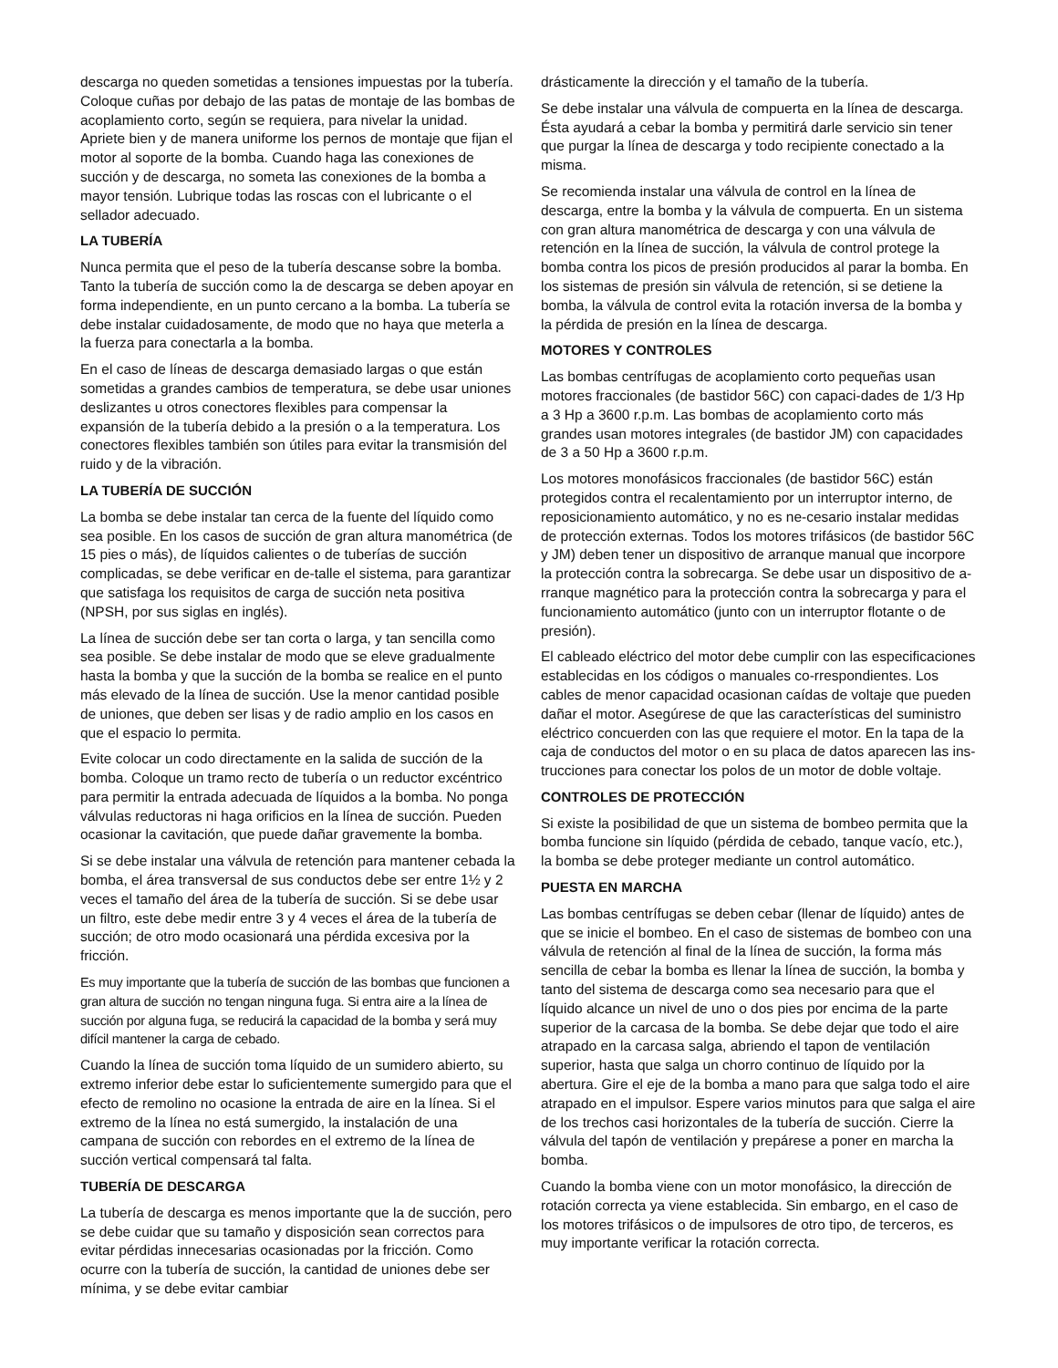descarga no queden sometidas a tensiones impuestas por la tubería. Coloque cuñas por debajo de las patas de montaje de las bombas de acoplamiento corto, según se requiera, para nivelar la unidad. Apriete bien y de manera uniforme los pernos de montaje que fijan el motor al soporte de la bomba. Cuando haga las conexiones de succión y de descarga, no someta las conexiones de la bomba a mayor tensión. Lubrique todas las roscas con el lubricante o el sellador adecuado.
LA TUBERÍA
Nunca permita que el peso de la tubería descanse sobre la bomba. Tanto la tubería de succión como la de descarga se deben apoyar en forma independiente, en un punto cercano a la bomba. La tubería se debe instalar cuidadosamente, de modo que no haya que meterla a la fuerza para conectarla a la bomba.
En el caso de líneas de descarga demasiado largas o que están sometidas a grandes cambios de temperatura, se debe usar uniones deslizantes u otros conectores flexibles para compensar la expansión de la tubería debido a la presión o a la temperatura. Los conectores flexibles también son útiles para evitar la transmisión del ruido y de la vibración.
LA TUBERÍA DE SUCCIÓN
La bomba se debe instalar tan cerca de la fuente del líquido como sea posible. En los casos de succión de gran altura manométrica (de 15 pies o más), de líquidos calientes o de tuberías de succión complicadas, se debe verificar en de-talle el sistema, para garantizar que satisfaga los requisitos de carga de succión neta positiva (NPSH, por sus siglas en inglés).
La línea de succión debe ser tan corta o larga, y tan sencilla como sea posible. Se debe instalar de modo que se eleve gradualmente hasta la bomba y que la succión de la bomba se realice en el punto más elevado de la línea de succión. Use la menor cantidad posible de uniones, que deben ser lisas y de radio amplio en los casos en que el espacio lo permita.
Evite colocar un codo directamente en la salida de succión de la bomba. Coloque un tramo recto de tubería o un reductor excéntrico para permitir la entrada adecuada de líquidos a la bomba. No ponga válvulas reductoras ni haga orificios en la línea de succión. Pueden ocasionar la cavitación, que puede dañar gravemente la bomba.
Si se debe instalar una válvula de retención para mantener cebada la bomba, el área transversal de sus conductos debe ser entre 1½ y 2 veces el tamaño del área de la tubería de succión. Si se debe usar un filtro, este debe medir entre 3 y 4 veces el área de la tubería de succión; de otro modo ocasionará una pérdida excesiva por la fricción.
Es muy importante que la tubería de succión de las bombas que funcionen a gran altura de succión no tengan ninguna fuga. Si entra aire a la línea de succión por alguna fuga, se reducirá la capacidad de la bomba y será muy difícil mantener la carga de cebado.
Cuando la línea de succión toma líquido de un sumidero abierto, su extremo inferior debe estar lo suficientemente sumergido para que el efecto de remolino no ocasione la entrada de aire en la línea. Si el extremo de la línea no está sumergido, la instalación de una campana de succión con rebordes en el extremo de la línea de succión vertical compensará tal falta.
TUBERÍA DE DESCARGA
La tubería de descarga es menos importante que la de succión, pero se debe cuidar que su tamaño y disposición sean correctos para evitar pérdidas innecesarias ocasionadas por la fricción. Como ocurre con la tubería de succión, la cantidad de uniones debe ser mínima, y se debe evitar cambiar
drásticamente la dirección y el tamaño de la tubería.
Se debe instalar una válvula de compuerta en la línea de descarga. Ésta ayudará a cebar la bomba y permitirá darle servicio sin tener que purgar la línea de descarga y todo recipiente conectado a la misma.
Se recomienda instalar una válvula de control en la línea de descarga, entre la bomba y la válvula de compuerta. En un sistema con gran altura manométrica de descarga y con una válvula de retención en la línea de succión, la válvula de control protege la bomba contra los picos de presión producidos al parar la bomba. En los sistemas de presión sin válvula de retención, si se detiene la bomba, la válvula de control evita la rotación inversa de la bomba y la pérdida de presión en la línea de descarga.
MOTORES Y CONTROLES
Las bombas centrífugas de acoplamiento corto pequeñas usan motores fraccionales (de bastidor 56C) con capaci-dades de 1/3 Hp a 3 Hp a 3600 r.p.m. Las bombas de acoplamiento corto más grandes usan motores integrales (de bastidor JM) con capacidades de 3 a 50 Hp a 3600 r.p.m.
Los motores monofásicos fraccionales (de bastidor 56C) están protegidos contra el recalentamiento por un interruptor interno, de reposicionamiento automático, y no es ne-cesario instalar medidas de protección externas. Todos los motores trifásicos (de bastidor 56C y JM) deben tener un dispositivo de arranque manual que incorpore la protección contra la sobrecarga. Se debe usar un dispositivo de a-rranque magnético para la protección contra la sobrecarga y para el funcionamiento automático (junto con un interruptor flotante o de presión).
El cableado eléctrico del motor debe cumplir con las especificaciones establecidas en los códigos o manuales co-rrespondientes. Los cables de menor capacidad ocasionan caídas de voltaje que pueden dañar el motor. Asegúrese de que las características del suministro eléctrico concuerden con las que requiere el motor. En la tapa de la caja de conductos del motor o en su placa de datos aparecen las ins-trucciones para conectar los polos de un motor de doble voltaje.
CONTROLES DE PROTECCIÓN
Si existe la posibilidad de que un sistema de bombeo permita que la bomba funcione sin líquido (pérdida de cebado, tanque vacío, etc.), la bomba se debe proteger mediante un control automático.
PUESTA EN MARCHA
Las bombas centrífugas se deben cebar (llenar de líquido) antes de que se inicie el bombeo. En el caso de sistemas de bombeo con una válvula de retención al final de la línea de succión, la forma más sencilla de cebar la bomba es llenar la línea de succión, la bomba y tanto del sistema de descarga como sea necesario para que el líquido alcance un nivel de uno o dos pies por encima de la parte superior de la carcasa de la bomba. Se debe dejar que todo el aire atrapado en la carcasa salga, abriendo el tapon de ventilación superior, hasta que salga un chorro continuo de líquido por la abertura. Gire el eje de la bomba a mano para que salga todo el aire atrapado en el impulsor. Espere varios minutos para que salga el aire de los trechos casi horizontales de la tubería de succión. Cierre la válvula del tapón de ventilación y prepárese a poner en marcha la bomba.
Cuando la bomba viene con un motor monofásico, la dirección de rotación correcta ya viene establecida. Sin embargo, en el caso de los motores trifásicos o de impulsores de otro tipo, de terceros, es muy importante verificar la rotación correcta.